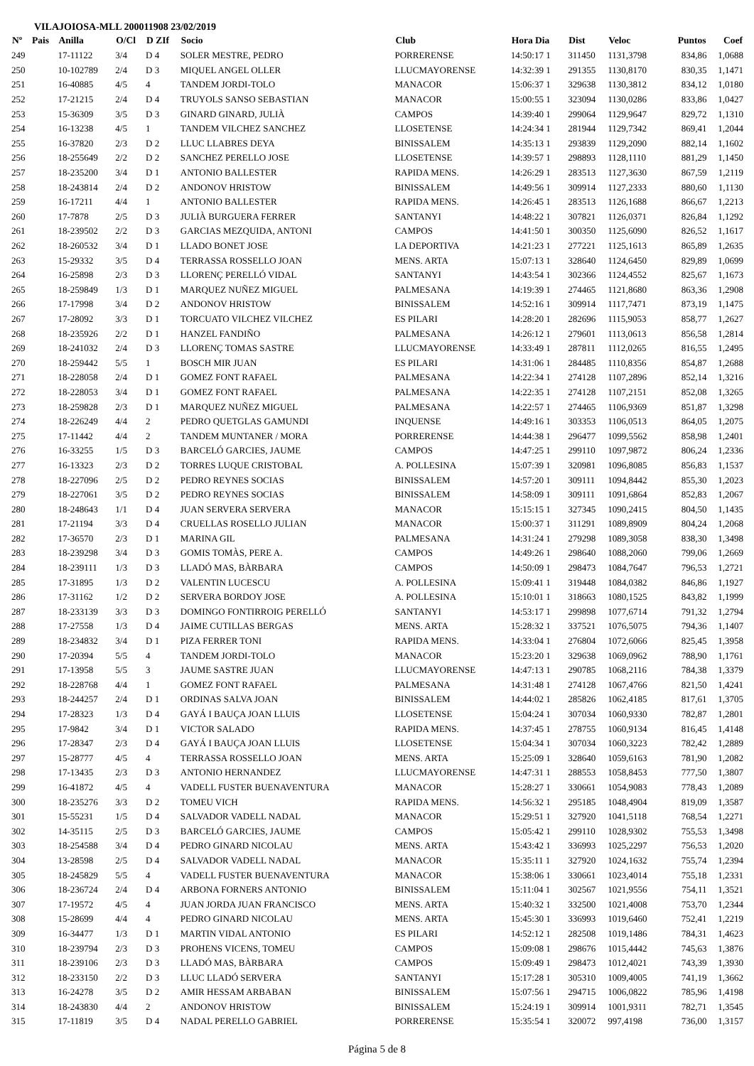VILAJOIOSA-MLL 200011908 23/02/2019
| Nº | Pais | Anilla | O/Cl | D ZIf | Socio | Club | Hora Dia | Dist | Veloc | Puntos | Coef |
| --- | --- | --- | --- | --- | --- | --- | --- | --- | --- | --- | --- |
| 249 | | 17-11122 | 3/4 | D 4 | SOLER MESTRE, PEDRO | PORRERENSE | 14:50:17 1 | 311450 | 1131,3798 | 834,86 | 1,0688 |
| 250 | | 10-102789 | 2/4 | D 3 | MIQUEL ANGEL OLLER | LLUCMAYORENSE | 14:32:39 1 | 291355 | 1130,8170 | 830,35 | 1,1471 |
| 251 | | 16-40885 | 4/5 | 4 | TANDEM JORDI-TOLO | MANACOR | 15:06:37 1 | 329638 | 1130,3812 | 834,12 | 1,0180 |
| 252 | | 17-21215 | 2/4 | D 4 | TRUYOLS SANSO SEBASTIAN | MANACOR | 15:00:55 1 | 323094 | 1130,0286 | 833,86 | 1,0427 |
| 253 | | 15-36309 | 3/5 | D 3 | GINARD GINARD, JULIÀ | CAMPOS | 14:39:40 1 | 299064 | 1129,9647 | 829,72 | 1,1310 |
| 254 | | 16-13238 | 4/5 | 1 | TANDEM VILCHEZ SANCHEZ | LLOSETENSE | 14:24:34 1 | 281944 | 1129,7342 | 869,41 | 1,2044 |
| 255 | | 16-37820 | 2/3 | D 2 | LLUC LLABRES DEYA | BINISSALEM | 14:35:13 1 | 293839 | 1129,2090 | 882,14 | 1,1602 |
| 256 | | 18-255649 | 2/2 | D 2 | SANCHEZ PERELLO JOSE | LLOSETENSE | 14:39:57 1 | 298893 | 1128,1110 | 881,29 | 1,1450 |
| 257 | | 18-235200 | 3/4 | D 1 | ANTONIO BALLESTER | RAPIDA MENS. | 14:26:29 1 | 283513 | 1127,3630 | 867,59 | 1,2119 |
| 258 | | 18-243814 | 2/4 | D 2 | ANDONOV HRISTOW | BINISSALEM | 14:49:56 1 | 309914 | 1127,2333 | 880,60 | 1,1130 |
| 259 | | 16-17211 | 4/4 | 1 | ANTONIO BALLESTER | RAPIDA MENS. | 14:26:45 1 | 283513 | 1126,1688 | 866,67 | 1,2213 |
| 260 | | 17-7878 | 2/5 | D 3 | JULIÀ BURGUERA FERRER | SANTANYI | 14:48:22 1 | 307821 | 1126,0371 | 826,84 | 1,1292 |
| 261 | | 18-239502 | 2/2 | D 3 | GARCIAS MEZQUIDA, ANTONI | CAMPOS | 14:41:50 1 | 300350 | 1125,6090 | 826,52 | 1,1617 |
| 262 | | 18-260532 | 3/4 | D 1 | LLADO BONET JOSE | LA DEPORTIVA | 14:21:23 1 | 277221 | 1125,1613 | 865,89 | 1,2635 |
| 263 | | 15-29332 | 3/5 | D 4 | TERRASSA ROSSELLO JOAN | MENS. ARTA | 15:07:13 1 | 328640 | 1124,6450 | 829,89 | 1,0699 |
| 264 | | 16-25898 | 2/3 | D 3 | LLORENÇ PERELLÓ VIDAL | SANTANYI | 14:43:54 1 | 302366 | 1124,4552 | 825,67 | 1,1673 |
| 265 | | 18-259849 | 1/3 | D 1 | MARQUEZ NUÑEZ MIGUEL | PALMESANA | 14:19:39 1 | 274465 | 1121,8680 | 863,36 | 1,2908 |
| 266 | | 17-17998 | 3/4 | D 2 | ANDONOV HRISTOW | BINISSALEM | 14:52:16 1 | 309914 | 1117,7471 | 873,19 | 1,1475 |
| 267 | | 17-28092 | 3/3 | D 1 | TORCUATO VILCHEZ VILCHEZ | ES PILARI | 14:28:20 1 | 282696 | 1115,9053 | 858,77 | 1,2627 |
| 268 | | 18-235926 | 2/2 | D 1 | HANZEL FANDIÑO | PALMESANA | 14:26:12 1 | 279601 | 1113,0613 | 856,58 | 1,2814 |
| 269 | | 18-241032 | 2/4 | D 3 | LLORENÇ TOMAS SASTRE | LLUCMAYORENSE | 14:33:49 1 | 287811 | 1112,0265 | 816,55 | 1,2495 |
| 270 | | 18-259442 | 5/5 | 1 | BOSCH MIR JUAN | ES PILARI | 14:31:06 1 | 284485 | 1110,8356 | 854,87 | 1,2688 |
| 271 | | 18-228058 | 2/4 | D 1 | GOMEZ FONT RAFAEL | PALMESANA | 14:22:34 1 | 274128 | 1107,2896 | 852,14 | 1,3216 |
| 272 | | 18-228053 | 3/4 | D 1 | GOMEZ FONT RAFAEL | PALMESANA | 14:22:35 1 | 274128 | 1107,2151 | 852,08 | 1,3265 |
| 273 | | 18-259828 | 2/3 | D 1 | MARQUEZ NUÑEZ MIGUEL | PALMESANA | 14:22:57 1 | 274465 | 1106,9369 | 851,87 | 1,3298 |
| 274 | | 18-226249 | 4/4 | 2 | PEDRO QUETGLAS GAMUNDI | INQUENSE | 14:49:16 1 | 303353 | 1106,0513 | 864,05 | 1,2075 |
| 275 | | 17-11442 | 4/4 | 2 | TANDEM MUNTANER / MORA | PORRERENSE | 14:44:38 1 | 296477 | 1099,5562 | 858,98 | 1,2401 |
| 276 | | 16-33255 | 1/5 | D 3 | BARCELÓ GARCIES, JAUME | CAMPOS | 14:47:25 1 | 299110 | 1097,9872 | 806,24 | 1,2336 |
| 277 | | 16-13323 | 2/3 | D 2 | TORRES LUQUE CRISTOBAL | A. POLLESINA | 15:07:39 1 | 320981 | 1096,8085 | 856,83 | 1,1537 |
| 278 | | 18-227096 | 2/5 | D 2 | PEDRO REYNES SOCIAS | BINISSALEM | 14:57:20 1 | 309111 | 1094,8442 | 855,30 | 1,2023 |
| 279 | | 18-227061 | 3/5 | D 2 | PEDRO REYNES SOCIAS | BINISSALEM | 14:58:09 1 | 309111 | 1091,6864 | 852,83 | 1,2067 |
| 280 | | 18-248643 | 1/1 | D 4 | JUAN SERVERA SERVERA | MANACOR | 15:15:15 1 | 327345 | 1090,2415 | 804,50 | 1,1435 |
| 281 | | 17-21194 | 3/3 | D 4 | CRUELLAS ROSELLO JULIAN | MANACOR | 15:00:37 1 | 311291 | 1089,8909 | 804,24 | 1,2068 |
| 282 | | 17-36570 | 2/3 | D 1 | MARINA GIL | PALMESANA | 14:31:24 1 | 279298 | 1089,3058 | 838,30 | 1,3498 |
| 283 | | 18-239298 | 3/4 | D 3 | GOMIS TOMÀS, PERE A. | CAMPOS | 14:49:26 1 | 298640 | 1088,2060 | 799,06 | 1,2669 |
| 284 | | 18-239111 | 1/3 | D 3 | LLADÓ MAS, BÀRBARA | CAMPOS | 14:50:09 1 | 298473 | 1084,7647 | 796,53 | 1,2721 |
| 285 | | 17-31895 | 1/3 | D 2 | VALENTIN LUCESCU | A. POLLESINA | 15:09:41 1 | 319448 | 1084,0382 | 846,86 | 1,1927 |
| 286 | | 17-31162 | 1/2 | D 2 | SERVERA BORDOY JOSE | A. POLLESINA | 15:10:01 1 | 318663 | 1080,1525 | 843,82 | 1,1999 |
| 287 | | 18-233139 | 3/3 | D 3 | DOMINGO FONTIRROIG PERELLÓ | SANTANYI | 14:53:17 1 | 299898 | 1077,6714 | 791,32 | 1,2794 |
| 288 | | 17-27558 | 1/3 | D 4 | JAIME CUTILLAS BERGAS | MENS. ARTA | 15:28:32 1 | 337521 | 1076,5075 | 794,36 | 1,1407 |
| 289 | | 18-234832 | 3/4 | D 1 | PIZA FERRER TONI | RAPIDA MENS. | 14:33:04 1 | 276804 | 1072,6066 | 825,45 | 1,3958 |
| 290 | | 17-20394 | 5/5 | 4 | TANDEM JORDI-TOLO | MANACOR | 15:23:20 1 | 329638 | 1069,0962 | 788,90 | 1,1761 |
| 291 | | 17-13958 | 5/5 | 3 | JAUME SASTRE JUAN | LLUCMAYORENSE | 14:47:13 1 | 290785 | 1068,2116 | 784,38 | 1,3379 |
| 292 | | 18-228768 | 4/4 | 1 | GOMEZ FONT RAFAEL | PALMESANA | 14:31:48 1 | 274128 | 1067,4766 | 821,50 | 1,4241 |
| 293 | | 18-244257 | 2/4 | D 1 | ORDINAS SALVA JOAN | BINISSALEM | 14:44:02 1 | 285826 | 1062,4185 | 817,61 | 1,3705 |
| 294 | | 17-28323 | 1/3 | D 4 | GAYÁ I BAUÇA JOAN LLUIS | LLOSETENSE | 15:04:24 1 | 307034 | 1060,9330 | 782,87 | 1,2801 |
| 295 | | 17-9842 | 3/4 | D 1 | VICTOR SALADO | RAPIDA MENS. | 14:37:45 1 | 278755 | 1060,9134 | 816,45 | 1,4148 |
| 296 | | 17-28347 | 2/3 | D 4 | GAYÁ I BAUÇA JOAN LLUIS | LLOSETENSE | 15:04:34 1 | 307034 | 1060,3223 | 782,42 | 1,2889 |
| 297 | | 15-28777 | 4/5 | 4 | TERRASSA ROSSELLO JOAN | MENS. ARTA | 15:25:09 1 | 328640 | 1059,6163 | 781,90 | 1,2082 |
| 298 | | 17-13435 | 2/3 | D 3 | ANTONIO HERNANDEZ | LLUCMAYORENSE | 14:47:31 1 | 288553 | 1058,8453 | 777,50 | 1,3807 |
| 299 | | 16-41872 | 4/5 | 4 | VADELL FUSTER BUENAVENTURA | MANACOR | 15:28:27 1 | 330661 | 1054,9083 | 778,43 | 1,2089 |
| 300 | | 18-235276 | 3/3 | D 2 | TOMEU VICH | RAPIDA MENS. | 14:56:32 1 | 295185 | 1048,4904 | 819,09 | 1,3587 |
| 301 | | 15-55231 | 1/5 | D 4 | SALVADOR VADELL NADAL | MANACOR | 15:29:51 1 | 327920 | 1041,5118 | 768,54 | 1,2271 |
| 302 | | 14-35115 | 2/5 | D 3 | BARCELÓ GARCIES, JAUME | CAMPOS | 15:05:42 1 | 299110 | 1028,9302 | 755,53 | 1,3498 |
| 303 | | 18-254588 | 3/4 | D 4 | PEDRO GINARD NICOLAU | MENS. ARTA | 15:43:42 1 | 336993 | 1025,2297 | 756,53 | 1,2020 |
| 304 | | 13-28598 | 2/5 | D 4 | SALVADOR VADELL NADAL | MANACOR | 15:35:11 1 | 327920 | 1024,1632 | 755,74 | 1,2394 |
| 305 | | 18-245829 | 5/5 | 4 | VADELL FUSTER BUENAVENTURA | MANACOR | 15:38:06 1 | 330661 | 1023,4014 | 755,18 | 1,2331 |
| 306 | | 18-236724 | 2/4 | D 4 | ARBONA FORNERS ANTONIO | BINISSALEM | 15:11:04 1 | 302567 | 1021,9556 | 754,11 | 1,3521 |
| 307 | | 17-19572 | 4/5 | 4 | JUAN JORDA JUAN FRANCISCO | MENS. ARTA | 15:40:32 1 | 332500 | 1021,4008 | 753,70 | 1,2344 |
| 308 | | 15-28699 | 4/4 | 4 | PEDRO GINARD NICOLAU | MENS. ARTA | 15:45:30 1 | 336993 | 1019,6460 | 752,41 | 1,2219 |
| 309 | | 16-34477 | 1/3 | D 1 | MARTIN VIDAL ANTONIO | ES PILARI | 14:52:12 1 | 282508 | 1019,1486 | 784,31 | 1,4623 |
| 310 | | 18-239794 | 2/3 | D 3 | PROHENS VICENS, TOMEU | CAMPOS | 15:09:08 1 | 298676 | 1015,4442 | 745,63 | 1,3876 |
| 311 | | 18-239106 | 2/3 | D 3 | LLADÓ MAS, BÀRBARA | CAMPOS | 15:09:49 1 | 298473 | 1012,4021 | 743,39 | 1,3930 |
| 312 | | 18-233150 | 2/2 | D 3 | LLUC LLADÓ SERVERA | SANTANYI | 15:17:28 1 | 305310 | 1009,4005 | 741,19 | 1,3662 |
| 313 | | 16-24278 | 3/5 | D 2 | AMIR HESSAM ARBABAN | BINISSALEM | 15:07:56 1 | 294715 | 1006,0822 | 785,96 | 1,4198 |
| 314 | | 18-243830 | 4/4 | 2 | ANDONOV HRISTOW | BINISSALEM | 15:24:19 1 | 309914 | 1001,9311 | 782,71 | 1,3545 |
| 315 | | 17-11819 | 3/5 | D 4 | NADAL PERELLO GABRIEL | PORRERENSE | 15:35:54 1 | 320072 | 997,4198 | 736,00 | 1,3157 |
Página 5 de 8